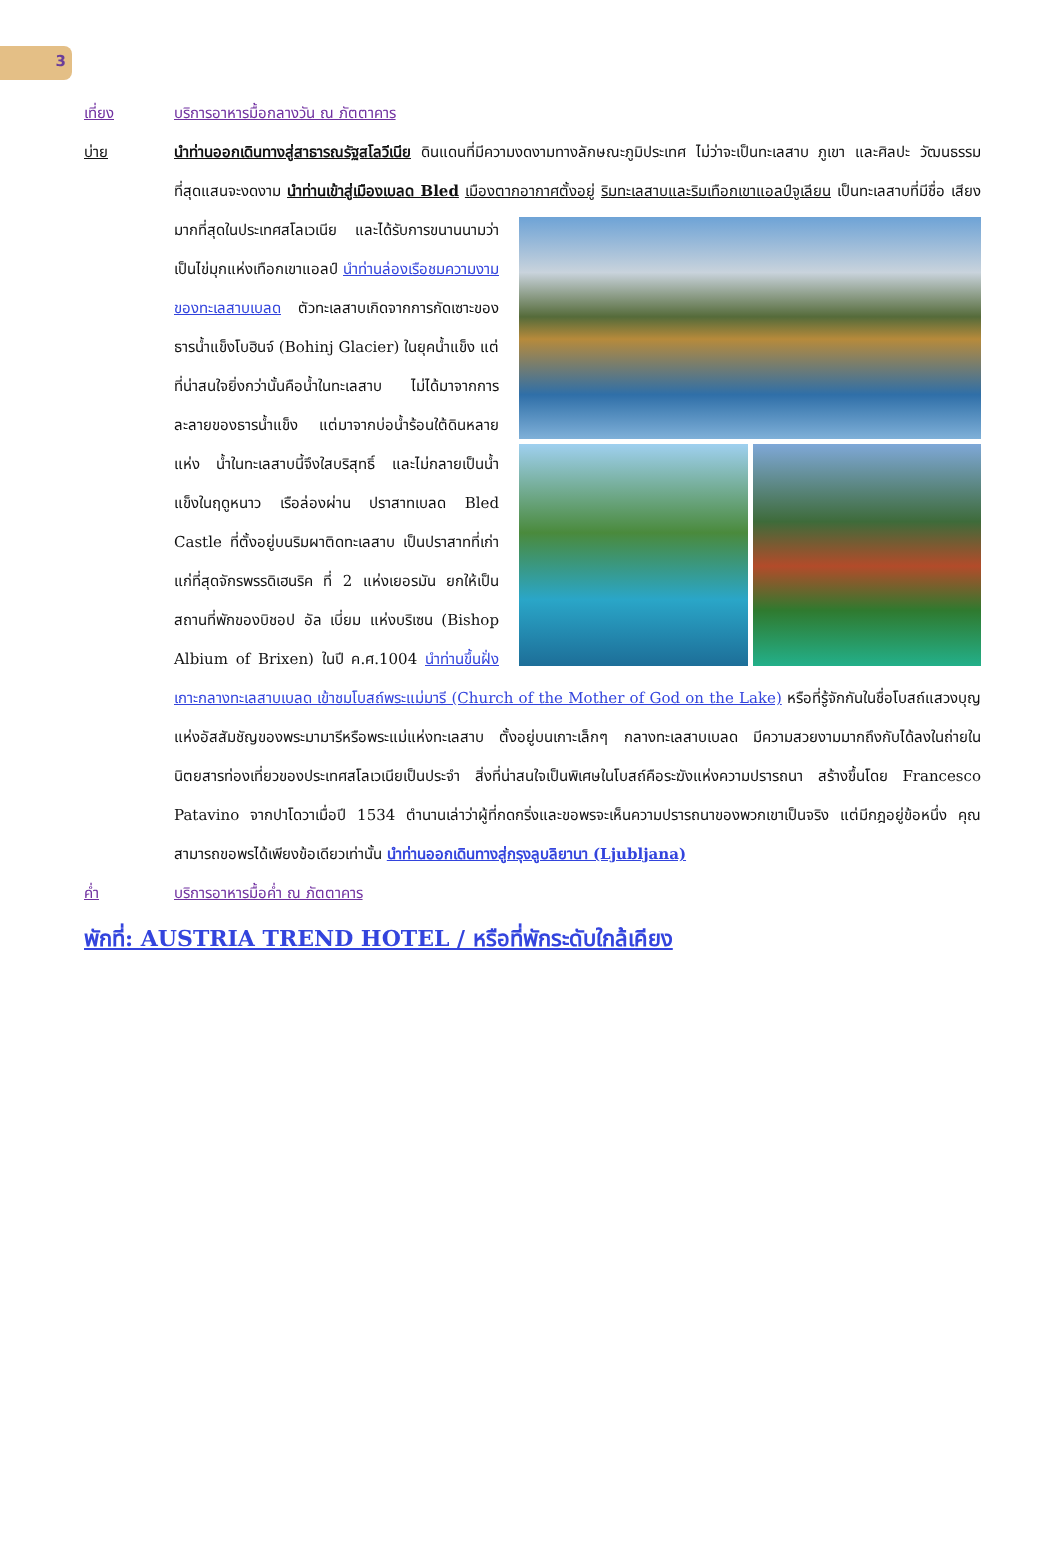3
เที่ยง บริการอาหารมื้อกลางวัน ณ ภัตตาคาร
บ่าย นำท่านออกเดินทางสู่สาธารณรัฐสโลวีเนีย ดินแดนที่มีความงดงามทางลักษณะภูมิประเทศ ไม่ว่าจะเป็นทะเลสาบ ภูเขา และศิลปะ วัฒนธรรมที่สุดแสนจะงดงาม นำท่านเข้าสู่เมืองเบลด Bled เมืองตากอากาศตั้งอยู่
ริมทะเลสาบและริมเทือกเขาแอลป์จูเลียน เป็นทะเลสาบที่มีชื่อ เสียงมากที่สุดในประเทศสโลเวเนีย และได้รับการขนานนามว่าเป็นไข่มุกแห่งเทือกเขาแอลป์ นำท่านล่องเรือชมความงามของทะเลสาบเบลด ตัวทะเลสาบเกิดจากการกัดเซาะของธารน้ำแข็งโบฮินจ์ (Bohinj Glacier) ในยุคน้ำแข็ง แต่ที่น่าสนใจยิ่งกว่านั้นคือน้ำในทะเลสาบ ไม่ได้มาจากการละลายของธารน้ำแข็ง แต่มาจากบ่อน้ำร้อนใต้ดินหลายแห่ง น้ำในทะเลสาบนี้จึงใสบริสุทธิ์ และไม่กลายเป็นน้ำแข็งในฤดูหนาว เรือล่องผ่าน ปราสาทเบลด Bled Castle ที่ตั้งอยู่บนริมผาติดทะเลสาบ เป็นปราสาทที่เก่าแก่ที่สุดจักรพรรดิเฮนริค ที่ 2 แห่งเยอรมัน ยกให้เป็นสถานที่พักของบิชอป อัล เบี่ยม แห่งบริเซน (Bishop Albium of Brixen) ในปี ค.ศ.1004 นำท่านขึ้นฝั่งเกาะกลางทะเลสาบเบลด เข้าชมโบสถ์พระแม่มารี (Church of the Mother of God on the Lake) หรือที่รู้จักกันในชื่อโบสถ์แสวงบุญแห่งอัสสัมชัญของพระมามารีหรือพระแม่แห่งทะเลสาบ ตั้งอยู่บนเกาะเล็กๆ กลางทะเลสาบเบลด มีความสวยงามมากถึงกับได้ลงในถ่ายในนิตยสารท่องเที่ยวของประเทศสโลเวเนียเป็นประจำ สิ่งที่น่าสนใจเป็นพิเศษในโบสถ์คือระฆังแห่งความปรารถนา สร้างขึ้นโดย Francesco Patavino จากปาโดวาเมื่อปี 1534 ตำนานเล่าว่าผู้ที่กดกริ่งและขอพรจะเห็นความปรารถนาของพวกเขาเป็นจริง แต่มีกฎอยู่ข้อหนึ่ง คุณสามารถขอพรได้เพียงข้อเดียวเท่านั้น นำท่านออกเดินทางสู่กรุงลูบลิยานา (Ljubljana)
ค่ำ บริการอาหารมื้อค่ำ ณ ภัตตาคาร
พักที่: AUSTRIA TREND HOTEL / หรือที่พักระดับใกล้เคียง